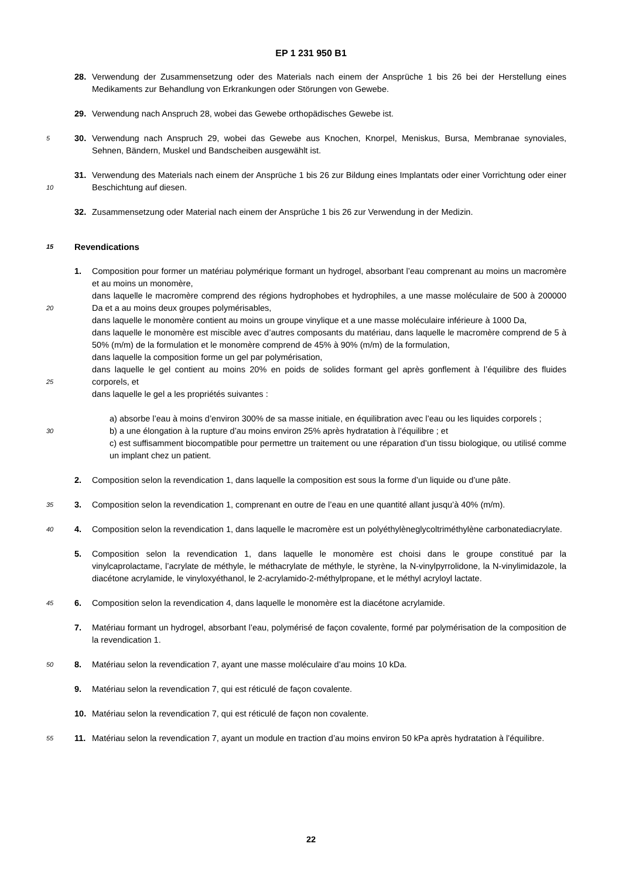EP 1 231 950 B1
28. Verwendung der Zusammensetzung oder des Materials nach einem der Ansprüche 1 bis 26 bei der Herstellung eines Medikaments zur Behandlung von Erkrankungen oder Störungen von Gewebe.
29. Verwendung nach Anspruch 28, wobei das Gewebe orthopädisches Gewebe ist.
5 30. Verwendung nach Anspruch 29, wobei das Gewebe aus Knochen, Knorpel, Meniskus, Bursa, Membranae synoviales, Sehnen, Bändern, Muskel und Bandscheiben ausgewählt ist.
31. Verwendung des Materials nach einem der Ansprüche 1 bis 26 zur Bildung eines Implantats oder einer Vorrichtung oder einer Beschichtung auf diesen. 10
32. Zusammensetzung oder Material nach einem der Ansprüche 1 bis 26 zur Verwendung in der Medizin.
15 Revendications
1. Composition pour former un matériau polymérique formant un hydrogel, absorbant l’eau comprenant au moins un macromère et au moins un monomère,
dans laquelle le macromère comprend des régions hydrophobes et hydrophiles, a une masse moléculaire de 500 à 200000 Da et a au moins deux groupes polymérisables, 20
dans laquelle le monomère contient au moins un groupe vinylique et a une masse moléculaire inférieure à 1000 Da,
dans laquelle le monomère est miscible avec d’autres composants du matériau, dans laquelle le macromère comprend de 5 à 50% (m/m) de la formulation et le monomère comprend de 45% à 90% (m/m) de la formulation,
dans laquelle la composition forme un gel par polymérisation,
dans laquelle le gel contient au moins 20% en poids de solides formant gel après gonflement à l’équilibre des fluides corporels, et 25
dans laquelle le gel a les propriétés suivantes :
a) absorbe l’eau à moins d’environ 300% de sa masse initiale, en équilibration avec l’eau ou les liquides corporels ;
b) a une élongation à la rupture d’au moins environ 25% après hydratation à l’équilibre ; et 30
c) est suffisamment biocompatible pour permettre un traitement ou une réparation d’un tissu biologique, ou utilisé comme un implant chez un patient.
2. Composition selon la revendication 1, dans laquelle la composition est sous la forme d’un liquide ou d’une pâte.
35 3. Composition selon la revendication 1, comprenant en outre de l’eau en une quantité allant jusqu’à 40% (m/m).
4. Composition selon la revendication 1, dans laquelle le macromère est un polyéthylèneglycoltriméthylène carbonatediacrylate. 40
5. Composition selon la revendication 1, dans laquelle le monomère est choisi dans le groupe constitué par la vinylcaprolactame, l’acrylate de méthyle, le méthacrylate de méthyle, le styrène, la N-vinylpyrrolidone, la N-vinylimidazole, la diacétone acrylamide, le vinyloxyéthanol, le 2-acrylamido-2-méthylpropane, et le méthyl acryloyl lactate.
45 6. Composition selon la revendication 4, dans laquelle le monomère est la diacétone acrylamide.
7. Matériau formant un hydrogel, absorbant l’eau, polymérisé de façon covalente, formé par polymérisation de la composition de la revendication 1.
50 8. Matériau selon la revendication 7, ayant une masse moléculaire d’au moins 10 kDa.
9. Matériau selon la revendication 7, qui est réticulé de façon covalente.
10. Matériau selon la revendication 7, qui est réticulé de façon non covalente.
55 11. Matériau selon la revendication 7, ayant un module en traction d’au moins environ 50 kPa après hydratation à l’équilibre.
22